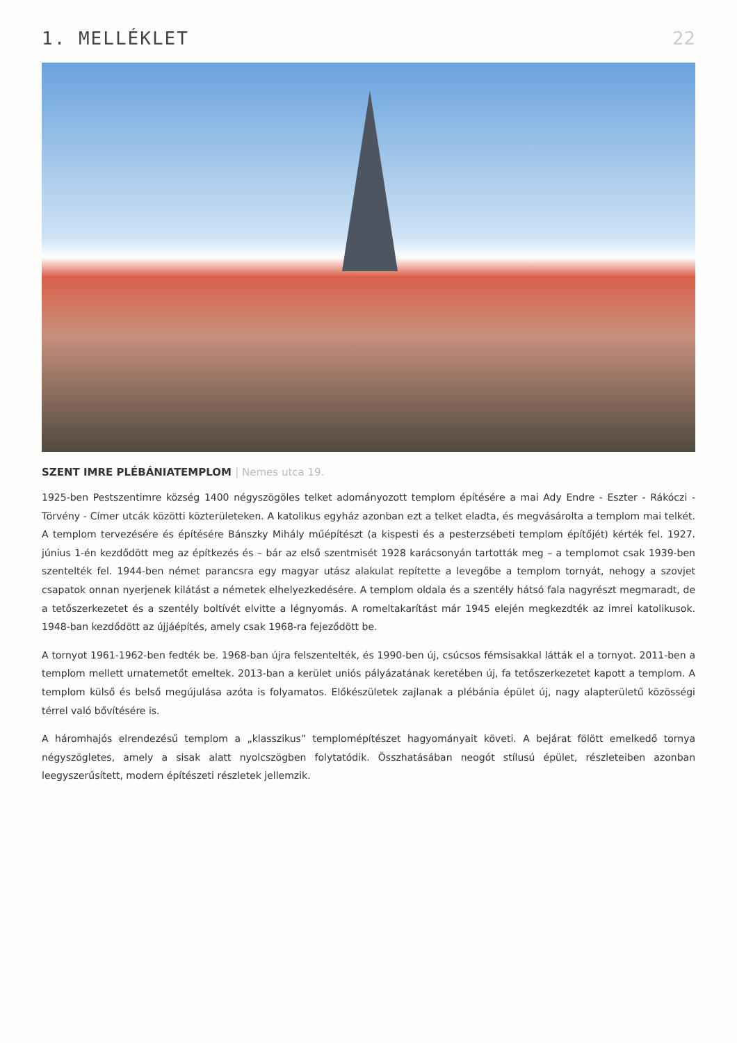1. MELLÉKLET 22
SZENT IMRE PLÉBÁNIATEMPLOM | Nemes utca 19.
1925-ben Pestszentimre község 1400 négyszögöles telket adományozott templom építésére a mai Ady Endre - Eszter - Rákóczi - Törvény - Címer utcák közötti közterületeken. A katolikus egyház azonban ezt a telket eladta, és megvásárolta a templom mai telkét. A templom tervezésére és építésére Bánszky Mihály műépítészt (a kispesti és a pesterzsébeti templom építőjét) kérték fel. 1927. június 1-én kezdődött meg az építkezés és – bár az első szentmisét 1928 karácsonyán tartották meg – a templomot csak 1939-ben szentelték fel. 1944-ben német parancsra egy magyar utász alakulat repítette a levegőbe a templom tornyát, nehogy a szovjet csapatok onnan nyerjenek kilátást a németek elhelyezkedésére. A templom oldala és a szentély hátsó fala nagyrészt megmaradt, de a tetőszerkezetet és a szentély boltívét elvitte a légnyomás. A romeltakarítást már 1945 elején megkezdték az imrei katolikusok. 1948-ban kezdődött az újjáépítés, amely csak 1968-ra fejeződött be.
A tornyot 1961-1962-ben fedték be. 1968-ban újra felszentelték, és 1990-ben új, csúcsos fémsisakkal látták el a tornyot. 2011-ben a templom mellett urnatemetőt emeltek. 2013-ban a kerület uniós pályázatának keretében új, fa tetőszerkezetet kapott a templom. A templom külső és belső megújulása azóta is folyamatos. Előkészületek zajlanak a plébánia épület új, nagy alapterületű közösségi térrel való bővítésére is.
A háromhajós elrendezésű templom a „klasszikus” templomépítészet hagyományait követi. A bejárat fölött emelkedő tornya négyszögletes, amely a sisak alatt nyolcszögben folytatódik. Összhatásában neogót stílusú épület, részleteiben azonban leegyszerűsített, modern építészeti részletek jellemzik.